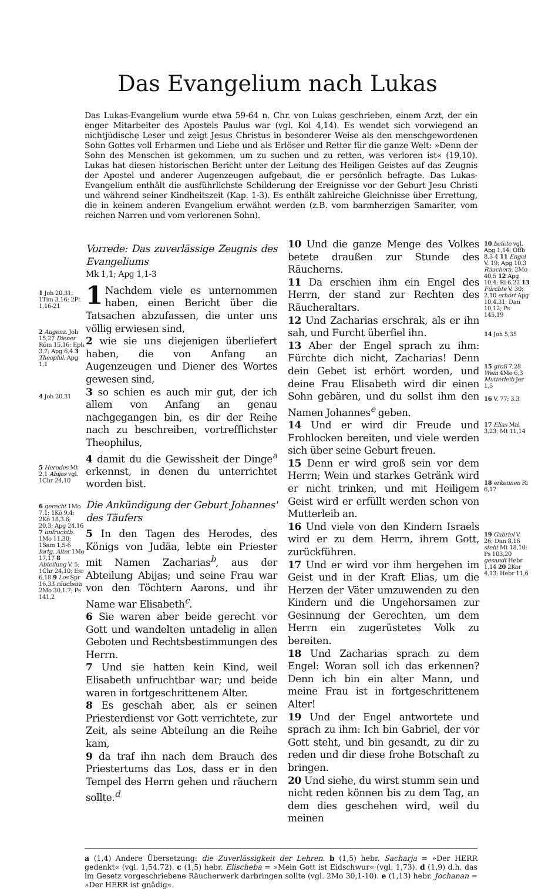Das Evangelium nach Lukas
Das Lukas-Evangelium wurde etwa 59-64 n. Chr. von Lukas geschrieben, einem Arzt, der ein enger Mitarbeiter des Apostels Paulus war (vgl. Kol 4,14). Es wendet sich vorwiegend an nichtjüdische Leser und zeigt Jesus Christus in besonderer Weise als den menschgewordenen Sohn Gottes voll Erbarmen und Liebe und als Erlöser und Retter für die ganze Welt: »Denn der Sohn des Menschen ist gekommen, um zu suchen und zu retten, was verloren ist« (19,10). Lukas hat diesen historischen Bericht unter der Leitung des Heiligen Geistes auf das Zeugnis der Apostel und anderer Augenzeugen aufgebaut, die er persönlich befragte. Das Lukas-Evangelium enthält die ausführlichste Schilderung der Ereignisse vor der Geburt Jesu Christi und während seiner Kindheitszeit (Kap. 1-3). Es enthält zahlreiche Gleichnisse über Errettung, die in keinem anderen Evangelium erwähnt werden (z.B. vom barmherzigen Samariter, vom reichen Narren und vom verlorenen Sohn).
1 Joh 20,31; 1Tim 3,16; 2Pt 1,16-21
2 Augenz. Joh 15,27 Diener Röm 15,16; Eph 3,7; Apg 6,4 3 Theophil. Apg 1,1
4 Joh 20,31
5 Herodes Mt 2,1 Abijas vgl. 1Chr 24,10
6 gerecht 1Mo 7,1; 1Kö 9,4; 2Kö 18,3.6; 20,3; Apg 24,16 7 unfruchtb. 1Mo 11,30; 1Sam 1,5-6 fortg. Alter 1Mo 17,17 8 Abteilung V. 5; 1Chr 24,10; Esr 6,18 9 Los Spr 16,33 räuchern 2Mo 30,1.7; Ps 141,2
Vorrede: Das zuverlässige Zeugnis des Evangeliums
Mk 1,1; Apg 1,1-3
1 Nachdem viele es unternommen haben, einen Bericht über die Tatsachen abzufassen, die unter uns völlig erwiesen sind,
2 wie sie uns diejenigen überliefert haben, die von Anfang an Augenzeugen und Diener des Wortes gewesen sind,
3 so schien es auch mir gut, der ich allem von Anfang an genau nachgegangen bin, es dir der Reihe nach zu beschreiben, vortrefflichster Theophilus,
4 damit du die Gewissheit der Dinge<sup>a</sup> erkennst, in denen du unterrichtet worden bist.
Die Ankündigung der Geburt Johannes' des Täufers
5 In den Tagen des Herodes, des Königs von Judäa, lebte ein Priester mit Namen Zacharias<sup>b</sup>, aus der Abteilung Abijas; und seine Frau war von den Töchtern Aarons, und ihr Name war Elisabeth<sup>c</sup>.
6 Sie waren aber beide gerecht vor Gott und wandelten untadelig in allen Geboten und Rechtsbestimmungen des Herrn.
7 Und sie hatten kein Kind, weil Elisabeth unfruchtbar war; und beide waren in fortgeschrittenem Alter.
8 Es geschah aber, als er seinen Priesterdienst vor Gott verrichtete, zur Zeit, als seine Abteilung an die Reihe kam,
9 da traf ihn nach dem Brauch des Priestertums das Los, dass er in den Tempel des Herrn gehen und räuchern sollte.<sup>d</sup>
10 Und die ganze Menge des Volkes betete draußen zur Stunde des Räucherns.
11 Da erschien ihm ein Engel des Herrn, der stand zur Rechten des Räucheraltars.
12 Und Zacharias erschrak, als er ihn sah, und Furcht überfiel ihn.
13 Aber der Engel sprach zu ihm: Fürchte dich nicht, Zacharias! Denn dein Gebet ist erhört worden, und deine Frau Elisabeth wird dir einen Sohn gebären, und du sollst ihm den Namen Johannes<sup>e</sup> geben.
14 Und er wird dir Freude und Frohlocken bereiten, und viele werden sich über seine Geburt freuen.
15 Denn er wird groß sein vor dem Herrn; Wein und starkes Getränk wird er nicht trinken, und mit Heiligem Geist wird er erfüllt werden schon von Mutterleib an.
16 Und viele von den Kindern Israels wird er zu dem Herrn, ihrem Gott, zurückführen.
17 Und er wird vor ihm hergehen im Geist und in der Kraft Elias, um die Herzen der Väter umzuwenden zu den Kindern und die Ungehorsamen zur Gesinnung der Gerechten, um dem Herrn ein zugerüstetes Volk zu bereiten.
18 Und Zacharias sprach zu dem Engel: Woran soll ich das erkennen? Denn ich bin ein alter Mann, und meine Frau ist in fortgeschrittenem Alter!
19 Und der Engel antwortete und sprach zu ihm: Ich bin Gabriel, der vor Gott steht, und bin gesandt, zu dir zu reden und dir diese frohe Botschaft zu bringen.
20 Und siehe, du wirst stumm sein und nicht reden können bis zu dem Tag, an dem dies geschehen wird, weil du meinen
10 betete vgl. Apg 1,14; Offb 8,3-4 11 Engel V. 19; Apg 10,3 Räuchera. 2Mo 40,5 12 Apg 10,4; Ri 6,22 13 Fürchte V. 30; 2,10 erhört Apg 10,4.31; Dan 10,12; Ps 145,19
14 Joh 5,35
15 groß 7,28 Wein 4Mo 6,3 Mutterleib Jer 1,5
16 V. 77; 3,3
17 Elias Mal 3,23; Mt 11,14
18 erkennen Ri 6,17
19 Gabriel V. 26; Dan 8,16 steht Mt 18,10; Ps 103,20 gesandt Hebr 1,14 20 2Kor 4,13; Hebr 11,6
a (1,4) Andere Übersetzung: die Zuverlässigkeit der Lehren. b (1,5) hebr. Sacharja = »Der HERR gedenkt« (vgl. 1,54.72). c (1,5) hebr. Elischeba = »Mein Gott ist Eidschwur« (vgl. 1,73). d (1,9) d.h. das im Gesetz vorgeschriebene Räucherwerk darbringen sollte (vgl. 2Mo 30,1-10). e (1,13) hebr. Jochanan = »Der HERR ist gnädig«.